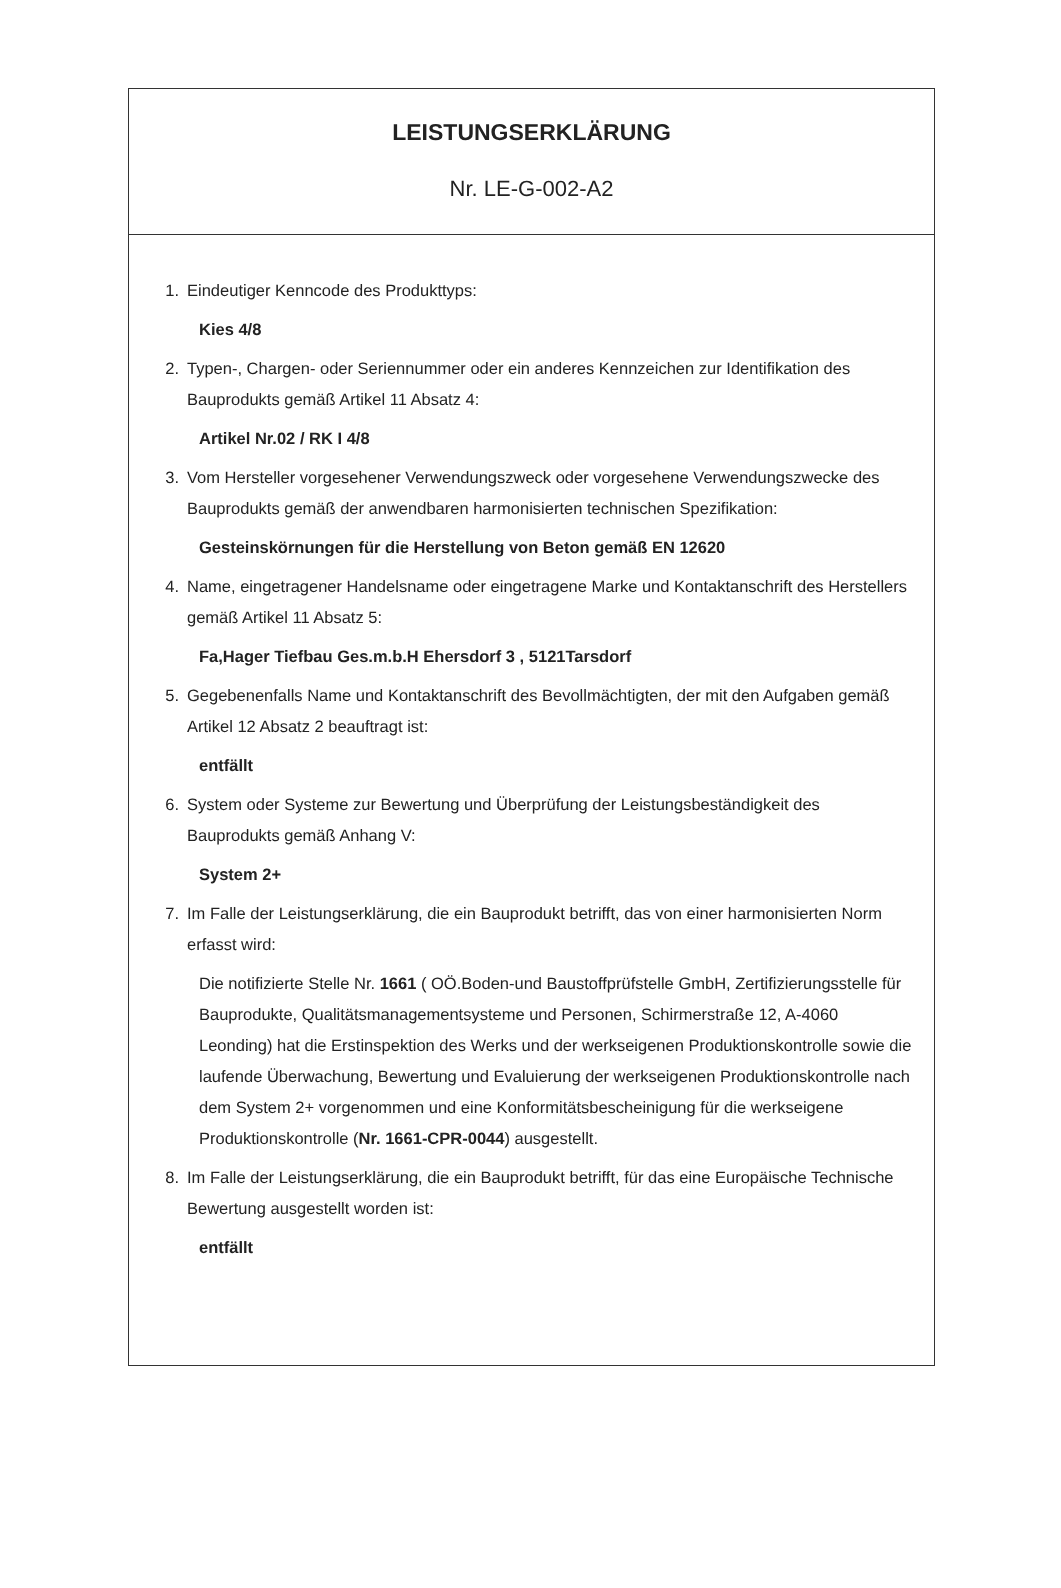LEISTUNGSERKLÄRUNG
Nr. LE-G-002-A2
1. Eindeutiger Kenncode des Produkttyps:
Kies 4/8
2. Typen-, Chargen- oder Seriennummer oder ein anderes Kennzeichen zur Identifikation des Bauprodukts gemäß Artikel 11 Absatz 4:
Artikel Nr.02 / RK I 4/8
3. Vom Hersteller vorgesehener Verwendungszweck oder vorgesehene Verwendungszwecke des Bauprodukts gemäß der anwendbaren harmonisierten technischen Spezifikation:
Gesteinskörnungen für die Herstellung von Beton gemäß EN 12620
4. Name, eingetragener Handelsname oder eingetragene Marke und Kontaktanschrift des Herstellers gemäß Artikel 11 Absatz 5:
Fa,Hager Tiefbau Ges.m.b.H Ehersdorf 3 , 5121Tarsdorf
5. Gegebenenfalls Name und Kontaktanschrift des Bevollmächtigten, der mit den Aufgaben gemäß Artikel 12 Absatz 2 beauftragt ist:
entfällt
6. System oder Systeme zur Bewertung und Überprüfung der Leistungsbeständigkeit des Bauprodukts gemäß Anhang V:
System 2+
7. Im Falle der Leistungserklärung, die ein Bauprodukt betrifft, das von einer harmonisierten Norm erfasst wird:
Die notifizierte Stelle Nr. 1661 ( OÖ.Boden-und Baustoffprüfstelle GmbH, Zertifizierungsstelle für Bauprodukte, Qualitätsmanagementsysteme und Personen, Schirmerstraße 12, A-4060 Leonding) hat die Erstinspektion des Werks und der werkseigenen Produktionskontrolle sowie die laufende Überwachung, Bewertung und Evaluierung der werkseigenen Produktionskontrolle nach dem System 2+ vorgenommen und eine Konformitätsbescheinigung für die werkseigene Produktionskontrolle (Nr. 1661-CPR-0044) ausgestellt.
8. Im Falle der Leistungserklärung, die ein Bauprodukt betrifft, für das eine Europäische Technische Bewertung ausgestellt worden ist:
entfällt